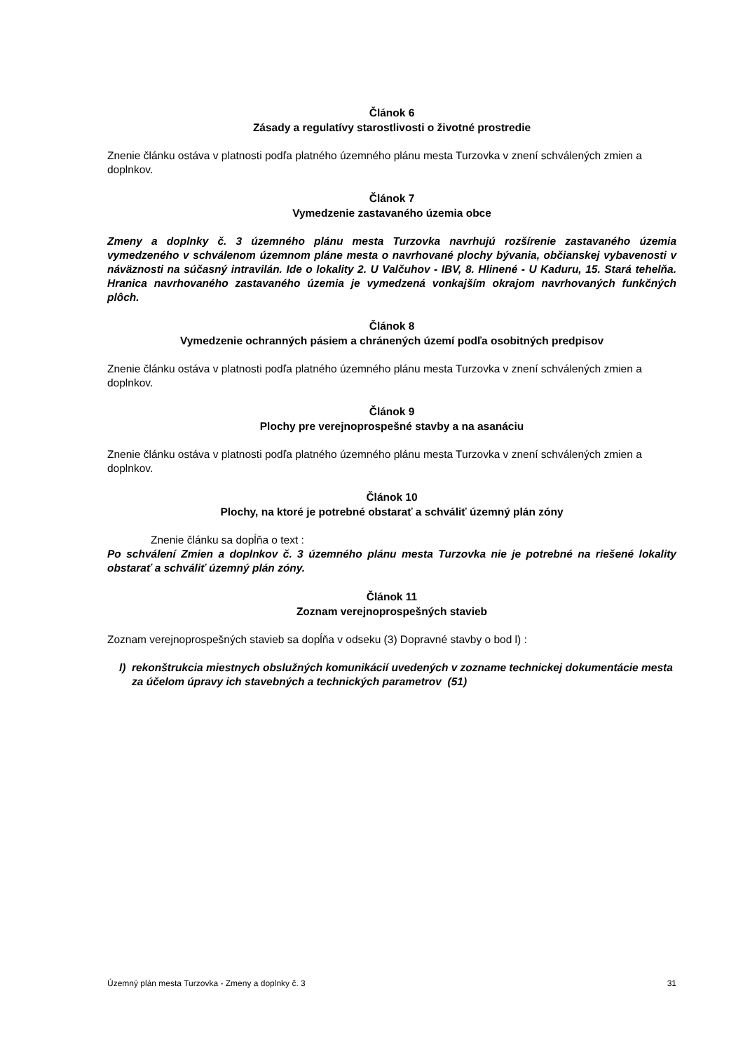Článok 6
Zásady a regulatívy starostlivosti o životné prostredie
Znenie článku ostáva v platnosti podľa platného územného plánu mesta Turzovka v znení schválených zmien a doplnkov.
Článok 7
Vymedzenie zastavaného územia obce
Zmeny a doplnky č. 3 územného plánu mesta Turzovka navrhujú rozšírenie zastavaného územia vymedzeného v schválenom územnom pláne mesta o navrhované plochy bývania, občianskej vybavenosti v náväznosti na súčasný intravilán. Ide o lokality 2. U Valčuhov - IBV, 8. Hlinené - U Kaduru, 15. Stará tehelňa. Hranica navrhovaného zastavaného územia je vymedzená vonkajším okrajom navrhovaných funkčných plôch.
Článok 8
Vymedzenie ochranných pásiem a chránených území podľa osobitných predpisov
Znenie článku ostáva v platnosti podľa platného územného plánu mesta Turzovka v znení schválených zmien a doplnkov.
Článok 9
Plochy pre verejnoprospešné stavby a na asanáciu
Znenie článku ostáva v platnosti podľa platného územného plánu mesta Turzovka v znení schválených zmien a doplnkov.
Článok 10
Plochy, na ktoré je potrebné obstarať a schváliť územný plán zóny
Znenie článku sa dopĺňa o text :
Po schválení Zmien a doplnkov č. 3 územného plánu mesta Turzovka nie je potrebné na riešené lokality obstarať a schváliť územný plán zóny.
Článok 11
Zoznam verejnoprospešných stavieb
Zoznam verejnoprospešných stavieb sa dopĺňa v odseku (3) Dopravné stavby o bod l) :
l) rekonštrukcia miestnych obslužných komunikácií uvedených v zozname technickej dokumentácie mesta za účelom úpravy ich stavebných a technických parametrov (51)
Územný plán mesta Turzovka - Zmeny a doplnky č. 3 31